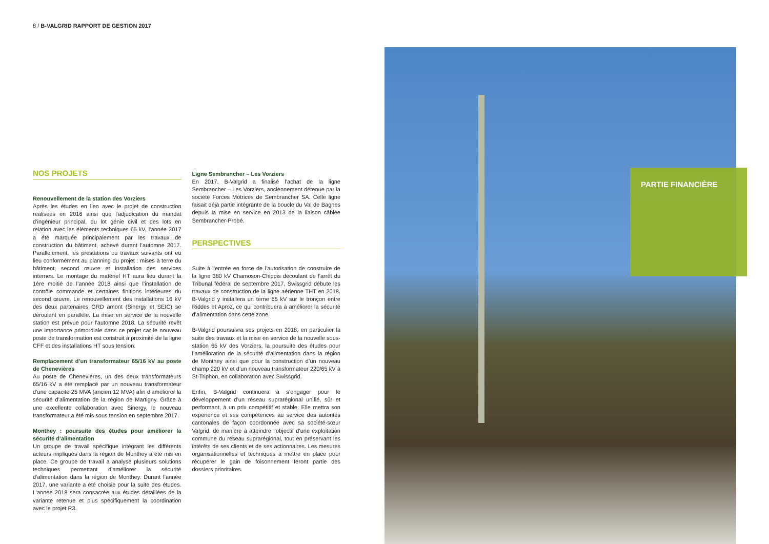8 / B-VALGRID RAPPORT DE GESTION 2017
NOS PROJETS
Renouvellement de la station des Vorziers
Après les études en lien avec le projet de construction réalisées en 2016 ainsi que l’adjudication du mandat d’ingénieur principal, du lot génie civil et des lots en relation avec les éléments techniques 65 kV, l’année 2017 a été marquée principalement par les travaux de construction du bâtiment, achevé durant l’automne 2017. Parallèlement, les prestations ou travaux suivants ont eu lieu conformément au planning du projet : mises à terre du bâtiment, second œuvre et installation des services internes. Le montage du matériel HT aura lieu durant la 1ère moitié de l’année 2018 ainsi que l’installation de contrôle commande et certaines finitions intérieures du second œuvre. Le renouvellement des installations 16 kV des deux partenaires GRD amont (Sinergy et SEIC) se déroulent en parallèle. La mise en service de la nouvelle station est prévue pour l’automne 2018. La sécurité revêt une importance primordiale dans ce projet car le nouveau poste de transformation est construit à proximité de la ligne CFF et des installations HT sous tension.
Remplacement d’un transformateur 65/16 kV au poste de Chenevières
Au poste de Chenevières, un des deux transformateurs 65/16 kV a été remplacé par un nouveau transformateur d’une capacité 25 MVA (ancien 12 MVA) afin d’améliorer la sécurité d’alimentation de la région de Martigny. Grâce à une excellente collaboration avec Sinergy, le nouveau transformateur a été mis sous tension en septembre 2017.
Monthey : poursuite des études pour améliorer la sécurité d’alimentation
Un groupe de travail spécifique intégrant les différents acteurs impliqués dans la région de Monthey a été mis en place. Ce groupe de travail a analysé plusieurs solutions techniques permettant d’améliorer la sécurité d’alimentation dans la région de Monthey. Durant l’année 2017, une variante a été choisie pour la suite des études. L’année 2018 sera consacrée aux études détaillées de la variante retenue et plus spécifiquement la coordination avec le projet R3.
Ligne Sembrancher – Les Vorziers
En 2017, B-Valgrid a finalisé l’achat de la ligne Sembrancher – Les Vorziers, anciennement détenue par la société Forces Motrices de Sembrancher SA. Celle ligne faisait déjà partie intégrante de la boucle du Val de Bagnes depuis la mise en service en 2013 de la liaison câblée Sembrancher-Probé.
PERSPECTIVES
Suite à l’entrée en force de l’autorisation de construire de la ligne 380 kV Chamoson-Chippis découlant de l’arrêt du Tribunal fédéral de septembre 2017, Swissgrid débute les travaux de construction de la ligne aérienne THT en 2018. B-Valgrid y installera un terne 65 kV sur le tronçon entre Riddes et Aproz, ce qui contribuera à améliorer la sécurité d’alimentation dans cette zone.
B-Valgrid poursuivra ses projets en 2018, en particulier la suite des travaux et la mise en service de la nouvelle sous-station 65 kV des Vorziers, la poursuite des études pour l’amélioration de la sécurité d’alimentation dans la région de Monthey ainsi que pour la construction d’un nouveau champ 220 kV et d’un nouveau transformateur 220/65 kV à St-Triphon, en collaboration avec Swissgrid.
Enfin, B-Valgrid continuera à s’engager pour le développement d’un réseau suprarégional unifié, sûr et performant, à un prix compétitif et stable. Elle mettra son expérience et ses compétences au service des autorités cantonales de façon coordonnée avec sa société-sœur Valgrid, de manière à atteindre l’objectif d’une exploitation commune du réseau suprarégional, tout en préservant les intérêts de ses clients et de ses actionnaires. Les mesures organisationnelles et techniques à mettre en place pour récupérer le gain de foisonnement feront partie des dossiers prioritaires.
PARTIE FINANCIÈRE